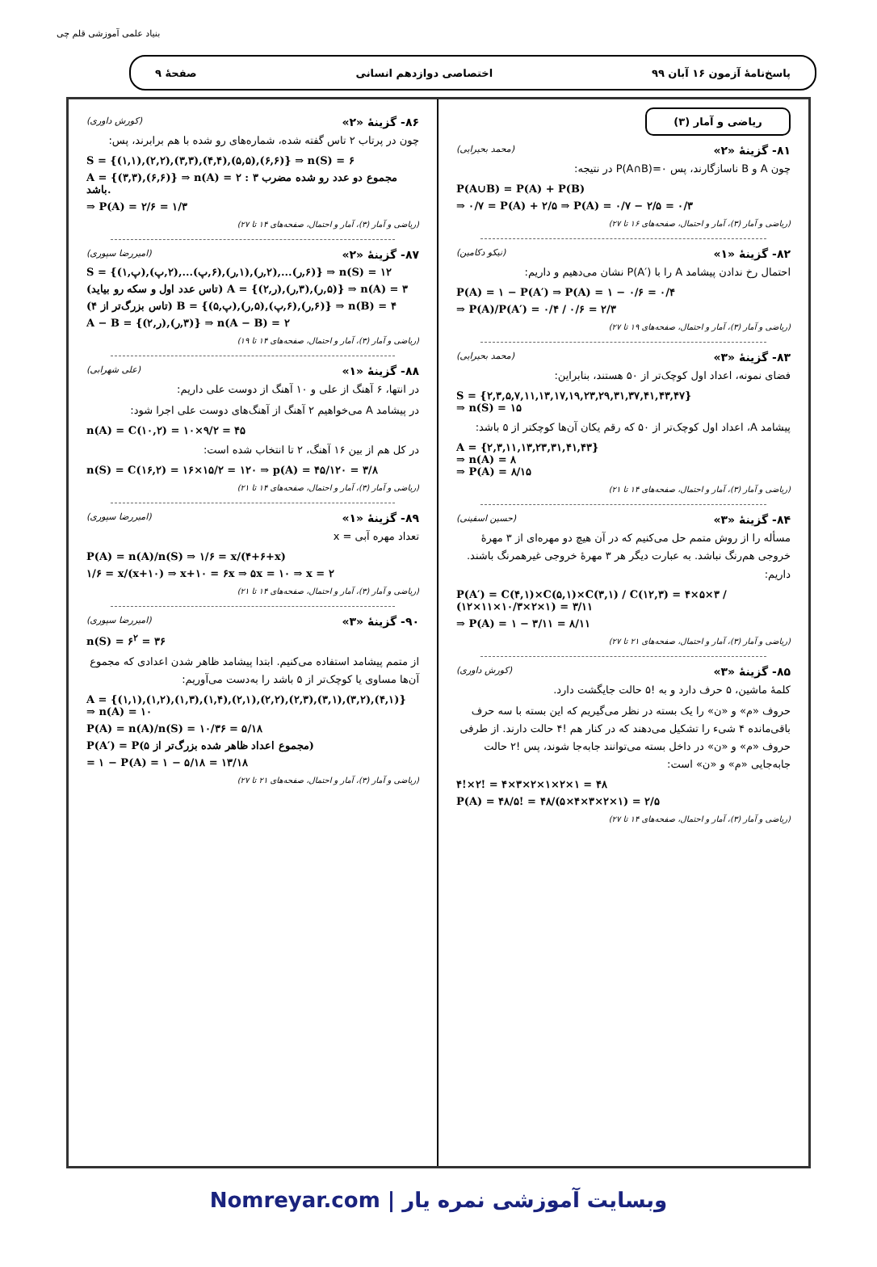بنیاد علمی آموزشی قلم چی
پاسخ‌نامهٔ آزمون ۱۶ آبان ۹۹ اختصاصی دوازدهم انسانی صفحهٔ ۹
ریاضی و آمار (۳)
۸۱- گزینهٔ «۲» (محمد بحیرایی)
چون A و B ناسازگارند، پس P(A∩B)=۰ در نتیجه:
P(A∪B) = P(A) + P(B)
⇒ ۰/۷ = P(A) + ۲/۵ ⇒ P(A) = ۰/۷ − ۲/۵ = ۰/۳
(ریاضی و آمار (۳)، آمار و احتمال، صفحه‌های ۱۶ تا ۲۷)
۸۲- گزینهٔ «۱» (نیکو دکامین)
احتمال رخ ندادن پیشامد A را با P(A′) نشان می‌دهیم و داریم:
P(A) = ۱ − P(A′) ⇒ P(A) = ۱ − ۰/۶ = ۰/۴
⇒ P(A)/P(A′) = ۰/۴ / ۰/۶ = ۲/۳
(ریاضی و آمار (۳)، آمار و احتمال، صفحه‌های ۱۹ تا ۲۷)
۸۳- گزینهٔ «۳» (محمد بحیرایی)
فضای نمونه، اعداد اول کوچک‌تر از ۵۰ هستند، بنابراین:
S = {۲,۳,۵,۷,۱۱,۱۳,۱۷,۱۹,۲۳,۲۹,۳۱,۳۷,۴۱,۴۳,۴۷}
⇒ n(S) = ۱۵
پیشامد A، اعداد اول کوچک‌تر از ۵۰ که رقم یکان آن‌ها کوچکتر از ۵ باشد:
A = {۲,۳,۱۱,۱۳,۲۳,۳۱,۴۱,۴۳}
⇒ n(A) = ۸
⇒ P(A) = ۸/۱۵
(ریاضی و آمار (۳)، آمار و احتمال، صفحه‌های ۱۴ تا ۲۱)
۸۴- گزینهٔ «۳» (حسین اسفینی)
مسأله را از روش متمم حل می‌کنیم که در آن هیچ دو مهره‌ای از ۳ مهرهٔ خروجی هم‌رنگ نباشد. به عبارت دیگر هر ۳ مهرهٔ خروجی غیرهمرنگ باشند. داریم:
P(A′) = C(۴,۱)×C(۵,۱)×C(۳,۱) / C(۱۲,۳) = ۴×۵×۳ / (۱۲×۱۱×۱۰/۳×۲×۱) = ۳/۱۱
⇒ P(A) = ۱ − ۳/۱۱ = ۸/۱۱
(ریاضی و آمار (۳)، آمار و احتمال، صفحه‌های ۲۱ تا ۲۷)
۸۵- گزینهٔ «۳» (کورش داوری)
کلمهٔ ماشین، ۵ حرف دارد و به !۵ حالت جایگشت دارد.
حروف «م» و «ن» را یک بسته در نظر می‌گیریم که این بسته با سه حرف باقی‌مانده ۴ شیء را تشکیل می‌دهند که در کنار هم !۴ حالت دارند. از طرفی حروف «م» و «ن» در داخل بسته می‌توانند جابه‌جا شوند، پس !۲ حالت جابه‌جایی «م» و «ن» است:
۴!×۲! = ۴×۳×۲×۱×۲×۱ = ۴۸
P(A) = ۴۸/۵! = ۴۸/(۵×۴×۳×۲×۱) = ۲/۵
(ریاضی و آمار (۳)، آمار و احتمال، صفحه‌های ۱۴ تا ۲۷)
۸۶- گزینهٔ «۲» (کورش داوری)
چون در پرتاب ۲ تاس گفته شده، شماره‌های رو شده با هم برابرند، پس:
S = {(۱,۱),(۲,۲),(۳,۳),(۴,۴),(۵,۵),(۶,۶)} ⇒ n(S) = ۶
A = {(۳,۳),(۶,۶)} ⇒ n(A) = ۲ : مجموع دو عدد رو شده مضرب ۳ باشد.
⇒ P(A) = ۲/۶ = ۱/۳
(ریاضی و آمار (۳)، آمار و احتمال، صفحه‌های ۱۴ تا ۲۷)
۸۷- گزینهٔ «۲» (امیررضا سپوری)
S = {(۱,پ),(۲,پ),...(۶,پ),(۱,ر),(۲,ر),...(۶,ر)} ⇒ n(S) = ۱۲
(تاس عدد اول و سکه رو بیاید) A = {(۲,ر),(۳,ر),(۵,ر)} ⇒ n(A) = ۳
(تاس بزرگ‌تر از ۴) B = {(۵,پ),(۵,ر),(۶,پ),(۶,ر)} ⇒ n(B) = ۴
A − B = {(۲,ر),(۳,ر)} ⇒ n(A − B) = ۲
(ریاضی و آمار (۳)، آمار و احتمال، صفحه‌های ۱۴ تا ۱۹)
۸۸- گزینهٔ «۱» (علی شهرابی)
در انتها، ۶ آهنگ از علی و ۱۰ آهنگ از دوست علی داریم:
در پیشامد A می‌خواهیم ۲ آهنگ از آهنگ‌های دوست علی اجرا شود:
n(A) = C(۱۰,۲) = ۱۰×۹/۲ = ۴۵
در کل هم از بین ۱۶ آهنگ، ۲ تا انتخاب شده است:
n(S) = C(۱۶,۲) = ۱۶×۱۵/۲ = ۱۲۰ ⇒ p(A) = ۴۵/۱۲۰ = ۳/۸
(ریاضی و آمار (۳)، آمار و احتمال، صفحه‌های ۱۴ تا ۲۱)
۸۹- گزینهٔ «۱» (امیررضا سپوری)
تعداد مهره آبی = x
P(A) = n(A)/n(S) ⇒ ۱/۶ = x/(۴+۶+x)
۱/۶ = x/(x+۱۰) ⇒ x+۱۰ = ۶x ⇒ ۵x = ۱۰ ⇒ x = ۲
(ریاضی و آمار (۳)، آمار و احتمال، صفحه‌های ۱۴ تا ۲۱)
۹۰- گزینهٔ «۳» (امیررضا سپوری)
n(S) = ۶<sup>۲</sup> = ۳۶
از متمم پیشامد استفاده می‌کنیم. ابتدا پیشامد ظاهر شدن اعدادی که مجموع آن‌ها مساوی یا کوچک‌تر از ۵ باشد را به‌دست می‌آوریم:
A = {(۱,۱),(۱,۲),(۱,۳),(۱,۴),(۲,۱),(۲,۲),(۲,۳),(۳,۱),(۳,۲),(۴,۱)}
⇒ n(A) = ۱۰
P(A) = n(A)/n(S) = ۱۰/۳۶ = ۵/۱۸
P(A′) = P(مجموع اعداد ظاهر شده بزرگ‌تر از ۵)
= ۱ − P(A) = ۱ − ۵/۱۸ = ۱۳/۱۸
(ریاضی و آمار (۳)، آمار و احتمال، صفحه‌های ۲۱ تا ۲۷)
Nomreyar.com | وبسایت آموزشی نمره یار